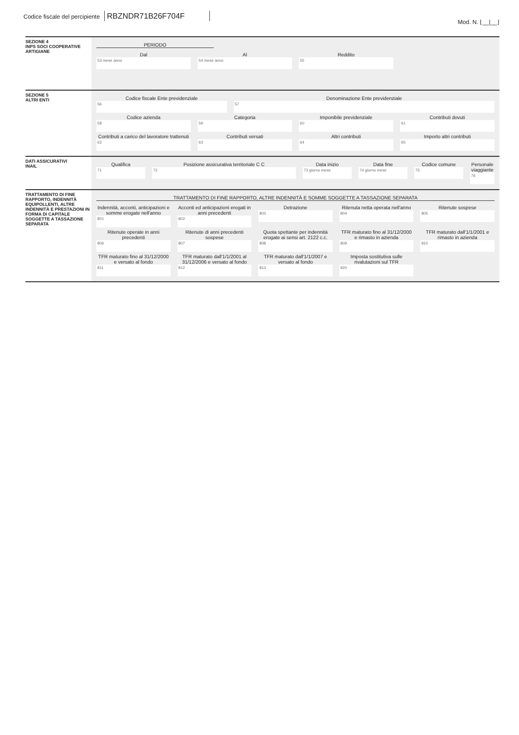Codice fiscale del percipiente RBZNDR71B26F704F
Mod. N. ⌊__|__⌋
SEZIONE 4
INPS SOCI COOPERATIVE ARTIGIANE
PERIODO
Dal
53 mese anno
Al
54 mese anno
Reddito
55
SEZIONE 5
ALTRI ENTI
Codice fiscale Ente previdenziale
56
Denominazione Ente previdenziale
57
Codice azienda
58
Categoria
59
Imponibile previdenziale
60
Contributi dovuti
61
Contributi a carico del lavoratore trattenuti
62
Contributi versati
63
Altri contributi
64
Importo altri contributi
65
DATI ASSICURATIVI
INAIL
Qualifica
71
Posizione assicurativa territoriale C C
72
Data inizio
73 giorno mese
Data fine
74 giorno mese
Codice comune
75
Personale viaggiante
76
TRATTAMENTO DI FINE RAPPORTO, INDENNITÀ EQUIPOLLENTI, ALTRE INDENNITÀ E PRESTAZIONI IN FORMA DI CAPITALE SOGGETTE A TASSAZIONE SEPARATA
TRATTAMENTO DI FINE RAPPORTO, ALTRE INDENNITÀ E SOMME SOGGETTE A TASSAZIONE SEPARATA
Indennità, acconti, anticipazioni e somme erogate nell'anno
801
Acconti ed anticipazioni erogati in anni precedenti
802
Detrazione
803
Ritenuta netta operata nell'anno
804
Ritenute sospese
805
Ritenute operate in anni precedenti
806
Ritenute di anni precedenti sospese
807
Quota spettante per indennità erogate ai sensi art. 2122 c.c.
808
TFR maturato fino al 31/12/2000 e rimasto in azienda
809
TFR maturato dall'1/1/2001 e rimasto in azienda
810
TFR maturato fino al 31/12/2000 e versato al fondo
811
TFR maturato dall'1/1/2001 al 31/12/2006 e versato al fondo
812
TFR maturato dall'1/1/2007 e versato al fondo
813
Imposta sostitutiva sulle rivalutazioni sul TFR
920